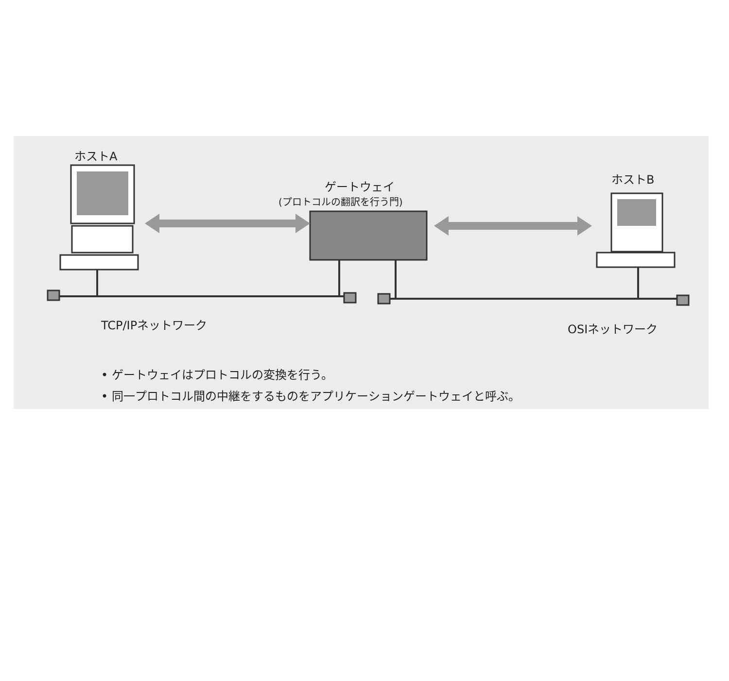ホストA
ゲートウェイ
(プロトコルの翻訳を行う門)
ホストB
TCP/IPネットワーク OSIネットワーク
• ゲートウェイはプロトコルの変換を行う。
• 同一プロトコル間の中継をするものをアプリケーションゲートウェイと呼ぶ。